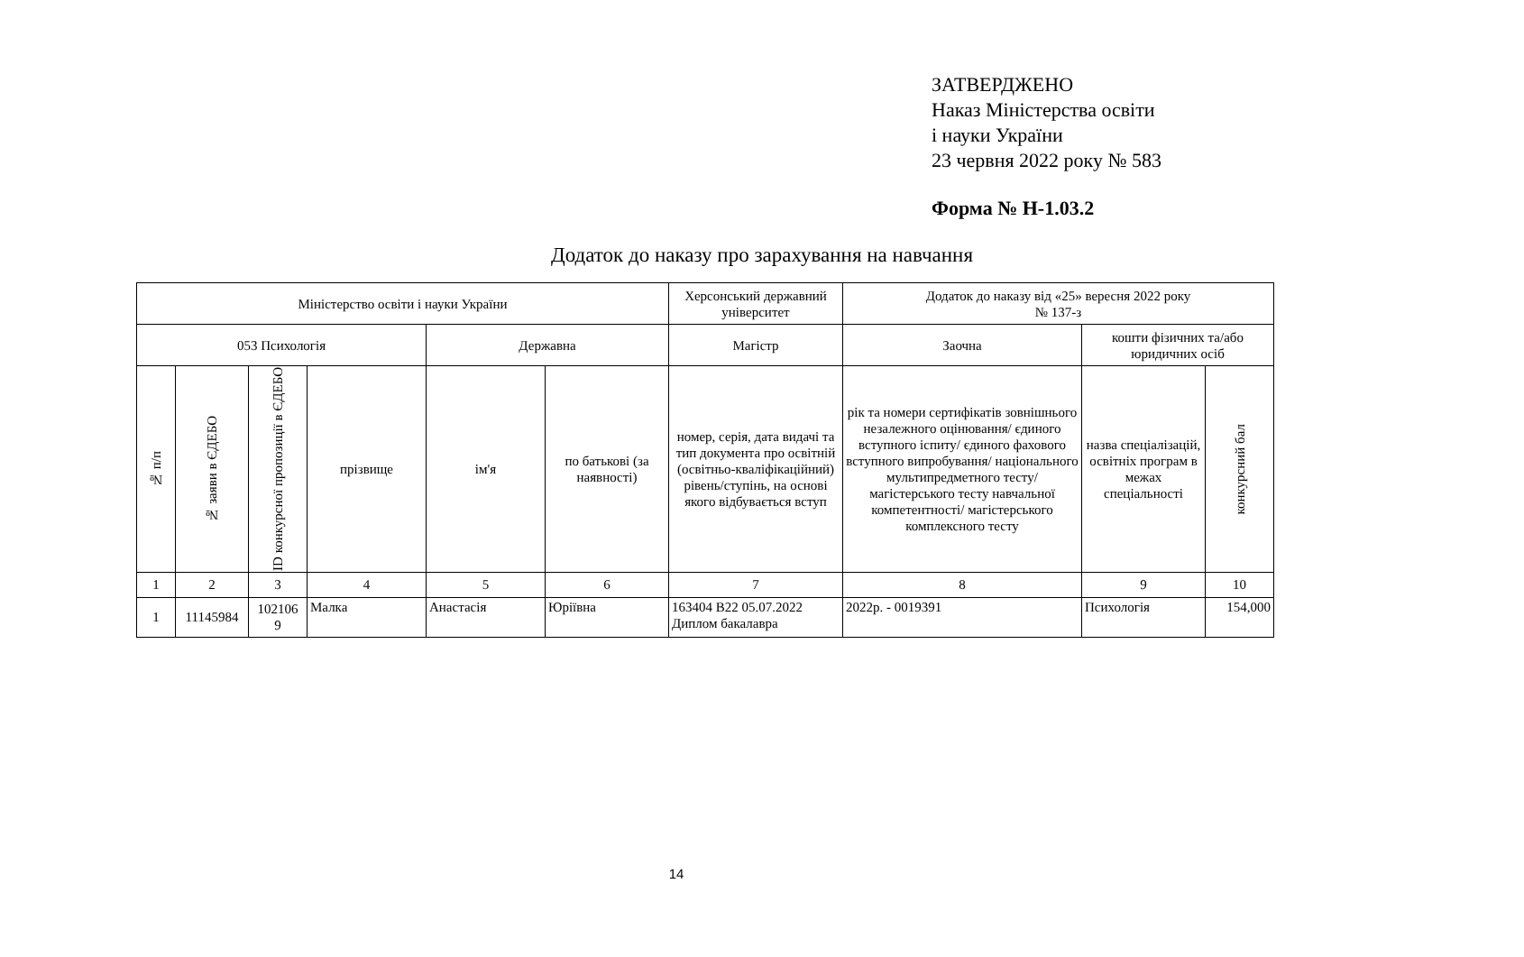ЗАТВЕРДЖЕНО
Наказ Міністерства освіти
і науки України
23 червня 2022 року № 583
Форма № Н-1.03.2
Додаток до наказу про зарахування на навчання
| Міністерство освіти і науки України | | | | | | Херсонський державний університет | Додаток до наказу від «25» вересня 2022 року № 137-з | | |
| 053 Психологія | | | | Державна | | Магістр | Заочна | кошти фізичних та/або юридичних осіб | |
| № п/п | № заяви в ЄДЕБО | ID конкурсної пропозиції в ЄДЕБО | прізвище | ім'я | по батькові (за наявності) | номер, серія, дата видачі та тип документа про освітній (освітньо-кваліфікаційний) рівень/ступінь, на основі якого відбувається вступ | рік та номери сертифікатів зовнішнього незалежного оцінювання/ єдиного вступного іспиту/ єдиного фахового вступного випробування/ національного мультипредметного тесту/ магістерського тесту навчальної компетентності/ магістерського комплексного тесту | назва спеціалізацій, освітніх програм в межах спеціальності | конкурсний бал |
| 1 | 2 | 3 | 4 | 5 | 6 | 7 | 8 | 9 | 10 |
| 1 | 11145984 | 102106 9 | Малка | Анастасія | Юріївна | 163404 B22 05.07.2022 Диплом бакалавра | 2022р. - 0019391 | Психологія | 154,000 |
14